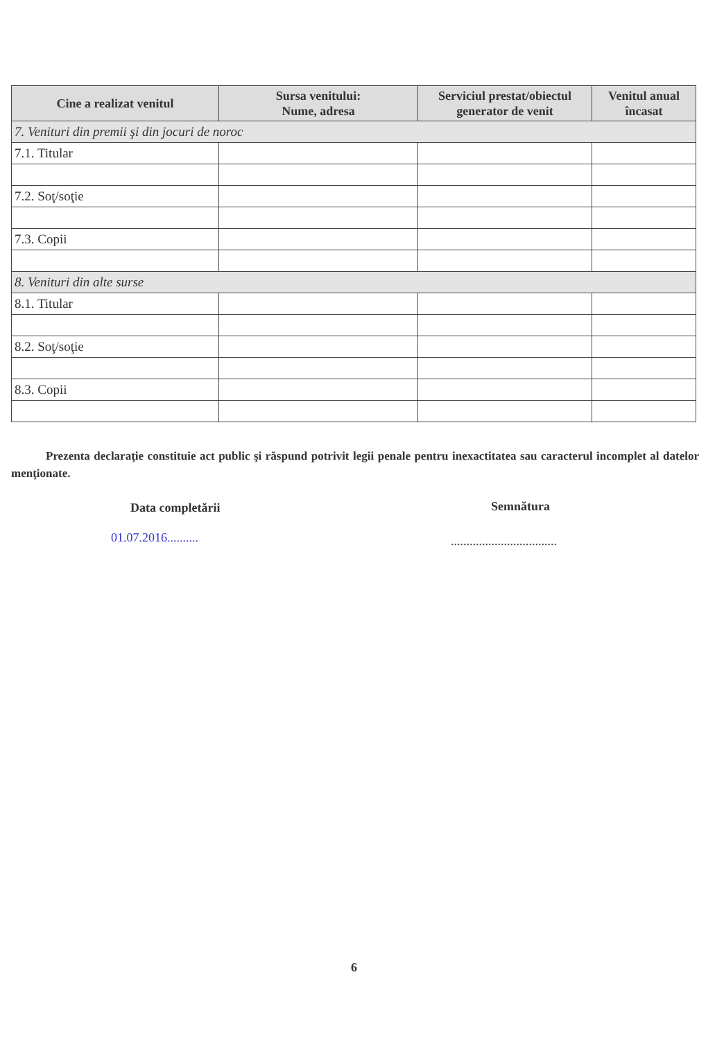| Cine a realizat venitul | Sursa venitului: Nume, adresa | Serviciul prestat/obiectul generator de venit | Venitul anual încasat |
| --- | --- | --- | --- |
| 7. Venituri din premii şi din jocuri de noroc | | | |
| 7.1. Titular | | | |
| 7.2. Soţ/soţie | | | |
| 7.3. Copii | | | |
| 8. Venituri din alte surse | | | |
| 8.1. Titular | | | |
| 8.2. Soţ/soţie | | | |
| 8.3. Copii | | | |
Prezenta declaraţie constituie act public şi răspund potrivit legii penale pentru inexactitatea sau caracterul incomplet al datelor menţionate.
Data completării
01.07.2016..........
Semnătura
..................................
6